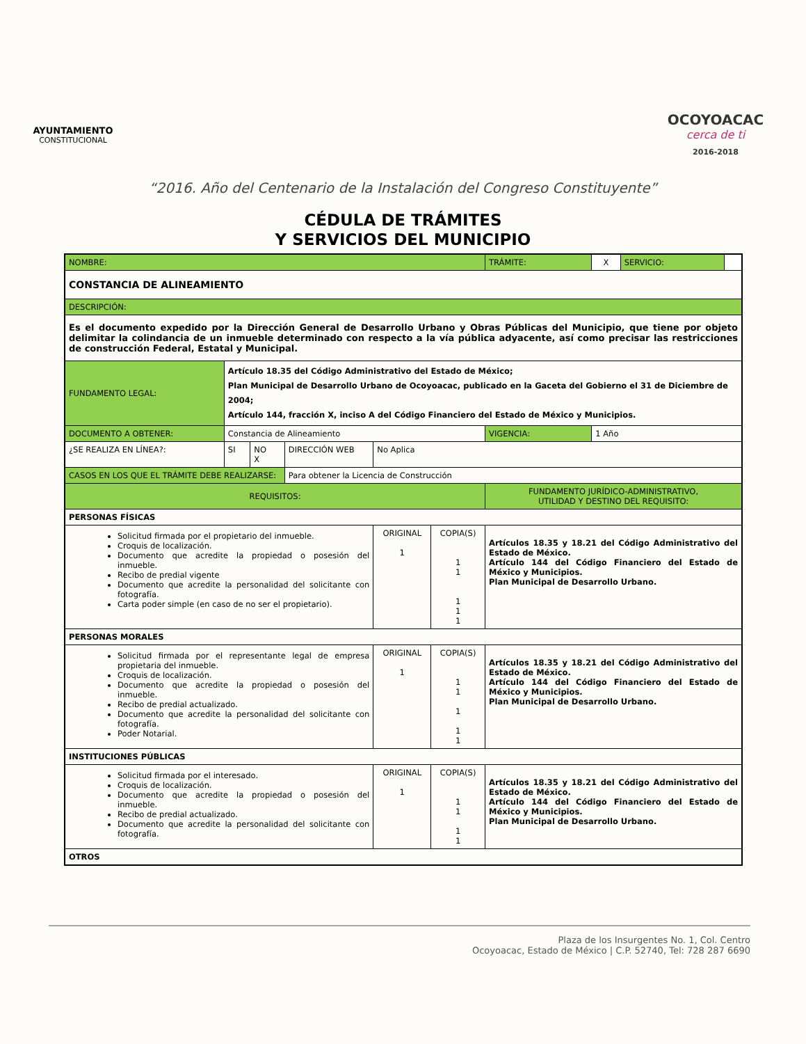AYUNTAMIENTO
CONSTITUCIONAL
OCOYOACAC
cerca de ti
2016-2018
“2016. Año del Centenario de la Instalación del Congreso Constituyente”
CÉDULA DE TRÁMITES
Y SERVICIOS DEL MUNICIPIO
| NOMBRE: | | | | | | TRÁMITE: | X | SERVICIO: | |
| CONSTANCIA DE ALINEAMIENTO | | | | | | | | | |
| DESCRIPCIÓN: | | | | | | | | | |
| Es el documento expedido por la Dirección General de Desarrollo Urbano y Obras Públicas del Municipio, que tiene por objeto delimitar la colindancia de un inmueble determinado con respecto a la vía pública adyacente, así como precisar las restricciones de construcción Federal, Estatal y Municipal. | | | | | | | | | |
| FUNDAMENTO LEGAL: | Artículo 18.35 del Código Administrativo del Estado de México; Plan Municipal de Desarrollo Urbano de Ocoyoacac, publicado en la Gaceta del Gobierno el 31 de Diciembre de 2004; Artículo 144, fracción X, inciso A del Código Financiero del Estado de México y Municipios. | | | | | | | | |
| DOCUMENTO A OBTENER: | Constancia de Alineamiento | | | | | VIGENCIA: | 1 Año | | |
| ¿SE REALIZA EN LÍNEA?: | SI | NO X | DIRECCIÓN WEB | No Aplica | | | | | |
| CASOS EN LOS QUE EL TRÁMITE DEBE REALIZARSE: | | | Para obtener la Licencia de Construcción | | | | | | |
| REQUISITOS: | | | | | | FUNDAMENTO JURÍDICO-ADMINISTRATIVO, UTILIDAD Y DESTINO DEL REQUISITO: | | | |
| PERSONAS FÍSICAS | | | | | | | | | |
| Solicitud firmada por el propietario del inmueble. Croquis de localización. Documento que acredite la propiedad o posesión del inmueble. Recibo de predial vigente Documento que acredite la personalidad del solicitante con fotografía. Carta poder simple (en caso de no ser el propietario). | | | | ORIGINAL 1 | COPIA(S) 1 1 1 1 1 | Artículos 18.35 y 18.21 del Código Administrativo del Estado de México. Artículo 144 del Código Financiero del Estado de México y Municipios. Plan Municipal de Desarrollo Urbano. | | | |
| PERSONAS MORALES | | | | | | | | | |
| Solicitud firmada por el representante legal de empresa propietaria del inmueble. Croquis de localización. Documento que acredite la propiedad o posesión del inmueble. Recibo de predial actualizado. Documento que acredite la personalidad del solicitante con fotografía. Poder Notarial. | | | | ORIGINAL 1 | COPIA(S) 1 1 1 1 1 | Artículos 18.35 y 18.21 del Código Administrativo del Estado de México. Artículo 144 del Código Financiero del Estado de México y Municipios. Plan Municipal de Desarrollo Urbano. | | | |
| INSTITUCIONES PÚBLICAS | | | | | | | | | |
| Solicitud firmada por el interesado. Croquis de localización. Documento que acredite la propiedad o posesión del inmueble. Recibo de predial actualizado. Documento que acredite la personalidad del solicitante con fotografía. | | | | ORIGINAL 1 | COPIA(S) 1 1 1 1 | Artículos 18.35 y 18.21 del Código Administrativo del Estado de México. Artículo 144 del Código Financiero del Estado de México y Municipios. Plan Municipal de Desarrollo Urbano. | | | |
| OTROS | | | | | | | | | |
Plaza de los Insurgentes No. 1, Col. Centro
Ocoyoacac, Estado de México | C.P. 52740, Tel: 728 287 6690